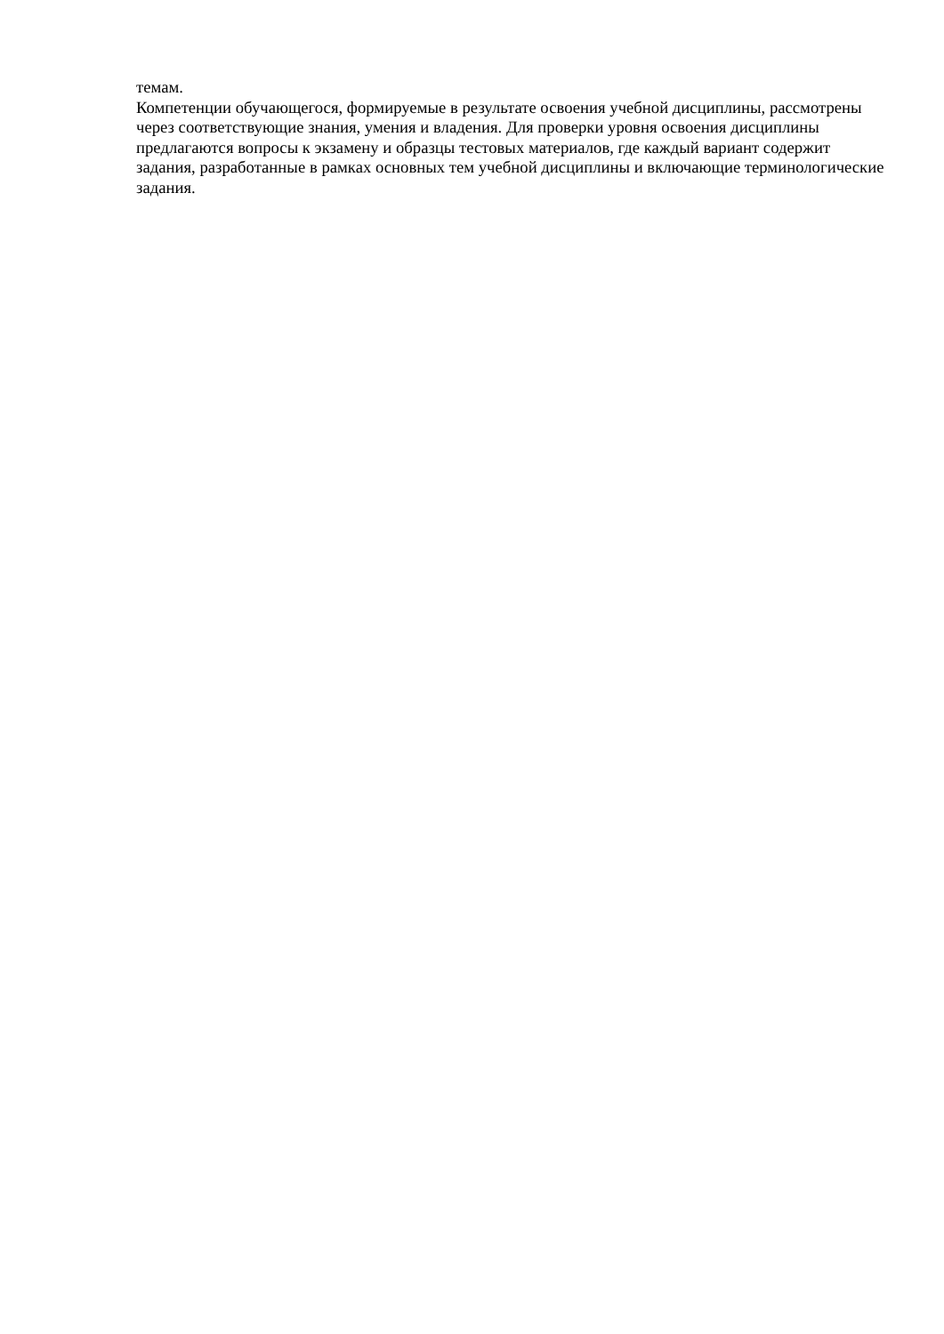темам.
Компетенции обучающегося, формируемые в результате освоения учебной дисциплины, рассмотрены через соответствующие знания, умения и владения. Для проверки уровня освоения дисциплины предлагаются вопросы к экзамену и образцы тестовых материалов, где каждый вариант содержит задания, разработанные в рамках основных тем учебной дисциплины и включающие терминологические задания.